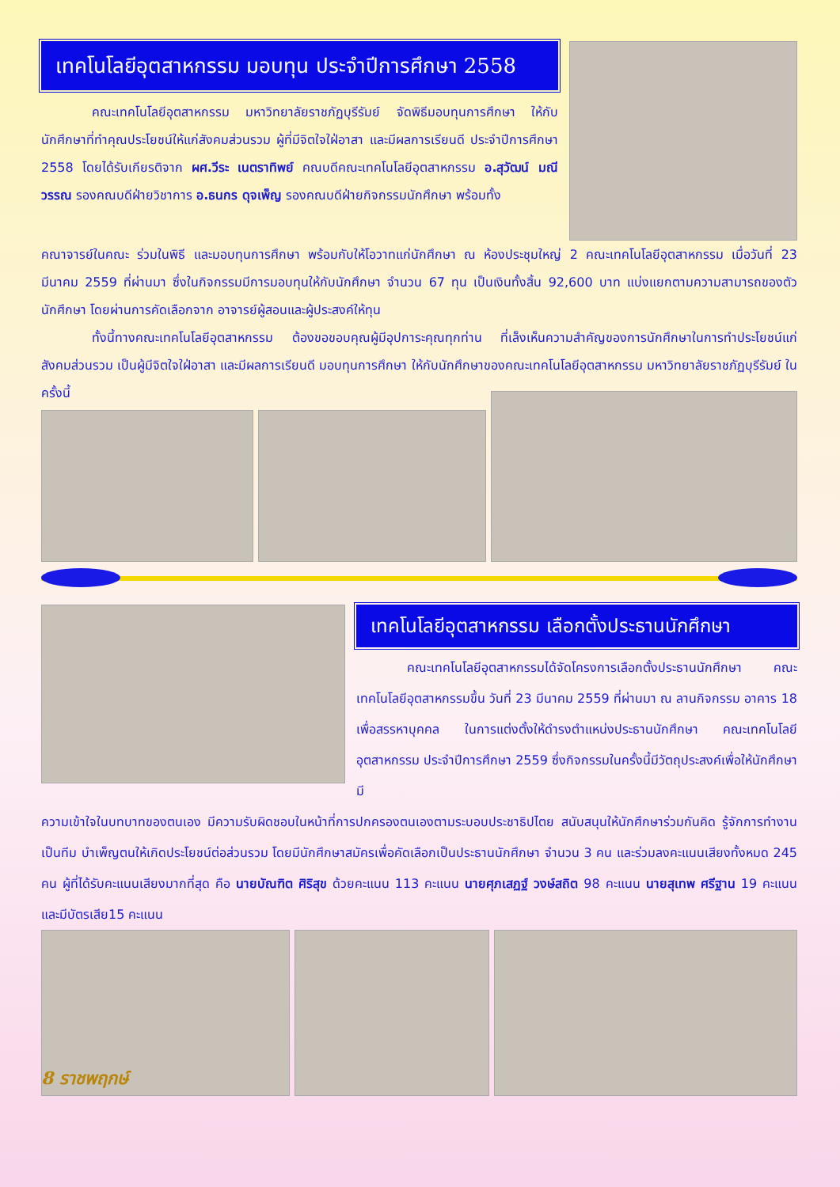เทคโนโลยีอุตสาหกรรม มอบทุน ประจำปีการศึกษา 2558
คณะเทคโนโลยีอุตสาหกรรม มหาวิทยาลัยราชภัฏบุรีรัมย์ จัดพิธีมอบทุนการศึกษา ให้กับนักศึกษาที่ทำคุณประโยชน์ให้แก่สังคมส่วนรวม ผู้ที่มีจิตใจใฝ่อาสา และมีผลการเรียนดี ประจำปีการศึกษา 2558 โดยได้รับเกียรติจาก ผศ.วีระ เนตราทิพย์ คณบดีคณะเทคโนโลยีอุตสาหกรรม อ.สุวัฒน์ มณีวรรณ รองคณบดีฝ่ายวิชาการ อ.ธนกร ดุจเพ็ญ รองคณบดีฝ่ายกิจกรรมนักศึกษา พร้อมทั้ง
คณาจารย์ในคณะ ร่วมในพิธี และมอบทุนการศึกษา พร้อมกับให้โอวาทแก่นักศึกษา ณ ห้องประชุมใหญ่ 2 คณะเทคโนโลยีอุตสาหกรรม เมื่อวันที่ 23 มีนาคม 2559 ที่ผ่านมา ซึ่งในกิจกรรมมีการมอบทุนให้กับนักศึกษา จำนวน 67 ทุน เป็นเงินทั้งสิ้น 92,600 บาท แบ่งแยกตามความสามารถของตัวนักศึกษา โดยผ่านการคัดเลือกจาก อาจารย์ผู้สอนและผู้ประสงค์ให้ทุน
ทั้งนี้ทางคณะเทคโนโลยีอุตสาหกรรม ต้องขอขอบคุณผู้มีอุปการะคุณทุกท่าน ที่เล็งเห็นความสำคัญของการนักศึกษาในการทำประโยชน์แก่สังคมส่วนรวม เป็นผู้มีจิตใจใฝ่อาสา และมีผลการเรียนดี มอบทุนการศึกษา ให้กับนักศึกษาของคณะเทคโนโลยีอุตสาหกรรม มหาวิทยาลัยราชภัฏบุรีรัมย์ ในครั้งนี้
เทคโนโลยีอุตสาหกรรม เลือกตั้งประธานนักศึกษา
คณะเทคโนโลยีอุตสาหกรรมได้จัดโครงการเลือกตั้งประธานนักศึกษา คณะเทคโนโลยีอุตสาหกรรมขึ้น วันที่ 23 มีนาคม 2559 ที่ผ่านมา ณ ลานกิจกรรม อาคาร 18 เพื่อสรรหาบุคคล ในการแต่งตั้งให้ดำรงตำแหน่งประธานนักศึกษา คณะเทคโนโลยีอุตสาหกรรม ประจำปีการศึกษา 2559 ซึ่งกิจกรรมในครั้งนี้มีวัตถุประสงค์เพื่อให้นักศึกษามี
ความเข้าใจในบทบาทของตนเอง มีความรับผิดชอบในหน้าที่การปกครองตนเองตามระบอบประชาธิปไตย สนับสนุนให้นักศึกษาร่วมกันคิด รู้จักการทำงานเป็นทีม บำเพ็ญตนให้เกิดประโยชน์ต่อส่วนรวม โดยมีนักศึกษาสมัครเพื่อคัดเลือกเป็นประธานนักศึกษา จำนวน 3 คน และร่วมลงคะแนนเสียงทั้งหมด 245 คน ผู้ที่ได้รับคะแนนเสียงมากที่สุด คือ นายบัณฑิต ศิริสุข ด้วยคะแนน 113 คะแนน นายศุภเสฏฐ์ วงษ์สถิต 98 คะแนน นายสุเทพ ศรีฐาน 19 คะแนน และมีบัตรเสีย15 คะแนน
8 ราชพฤกษ์